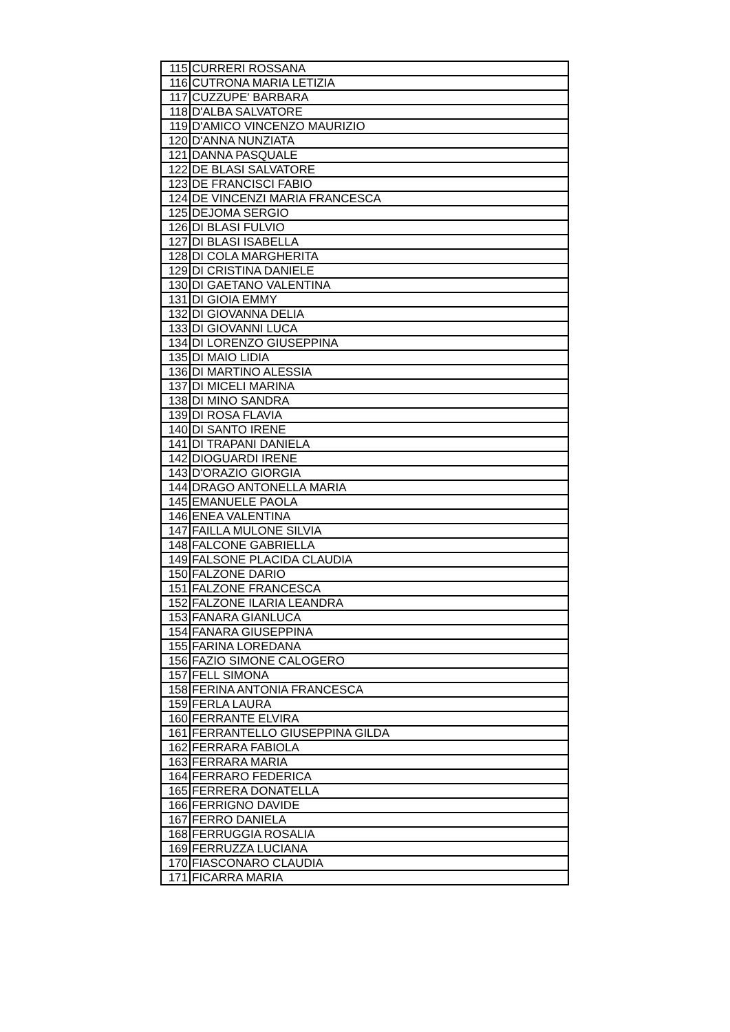| 115 | CURRERI ROSSANA |
| 116 | CUTRONA MARIA LETIZIA |
| 117 | CUZZUPE' BARBARA |
| 118 | D'ALBA SALVATORE |
| 119 | D'AMICO VINCENZO MAURIZIO |
| 120 | D'ANNA NUNZIATA |
| 121 | DANNA PASQUALE |
| 122 | DE BLASI SALVATORE |
| 123 | DE FRANCISCI FABIO |
| 124 | DE VINCENZI MARIA FRANCESCA |
| 125 | DEJOMA SERGIO |
| 126 | DI BLASI FULVIO |
| 127 | DI BLASI ISABELLA |
| 128 | DI COLA MARGHERITA |
| 129 | DI CRISTINA DANIELE |
| 130 | DI GAETANO VALENTINA |
| 131 | DI GIOIA EMMY |
| 132 | DI GIOVANNA DELIA |
| 133 | DI GIOVANNI LUCA |
| 134 | DI LORENZO GIUSEPPINA |
| 135 | DI MAIO LIDIA |
| 136 | DI MARTINO ALESSIA |
| 137 | DI MICELI MARINA |
| 138 | DI MINO SANDRA |
| 139 | DI ROSA FLAVIA |
| 140 | DI SANTO IRENE |
| 141 | DI TRAPANI DANIELA |
| 142 | DIOGUARDI IRENE |
| 143 | D'ORAZIO GIORGIA |
| 144 | DRAGO ANTONELLA MARIA |
| 145 | EMANUELE PAOLA |
| 146 | ENEA VALENTINA |
| 147 | FAILLA MULONE SILVIA |
| 148 | FALCONE GABRIELLA |
| 149 | FALSONE PLACIDA CLAUDIA |
| 150 | FALZONE DARIO |
| 151 | FALZONE FRANCESCA |
| 152 | FALZONE ILARIA LEANDRA |
| 153 | FANARA GIANLUCA |
| 154 | FANARA GIUSEPPINA |
| 155 | FARINA LOREDANA |
| 156 | FAZIO SIMONE CALOGERO |
| 157 | FELL SIMONA |
| 158 | FERINA ANTONIA FRANCESCA |
| 159 | FERLA LAURA |
| 160 | FERRANTE ELVIRA |
| 161 | FERRANTELLO GIUSEPPINA GILDA |
| 162 | FERRARA FABIOLA |
| 163 | FERRARA MARIA |
| 164 | FERRARO FEDERICA |
| 165 | FERRERA DONATELLA |
| 166 | FERRIGNO DAVIDE |
| 167 | FERRO DANIELA |
| 168 | FERRUGGIA ROSALIA |
| 169 | FERRUZZA LUCIANA |
| 170 | FIASCONARO CLAUDIA |
| 171 | FICARRA MARIA |